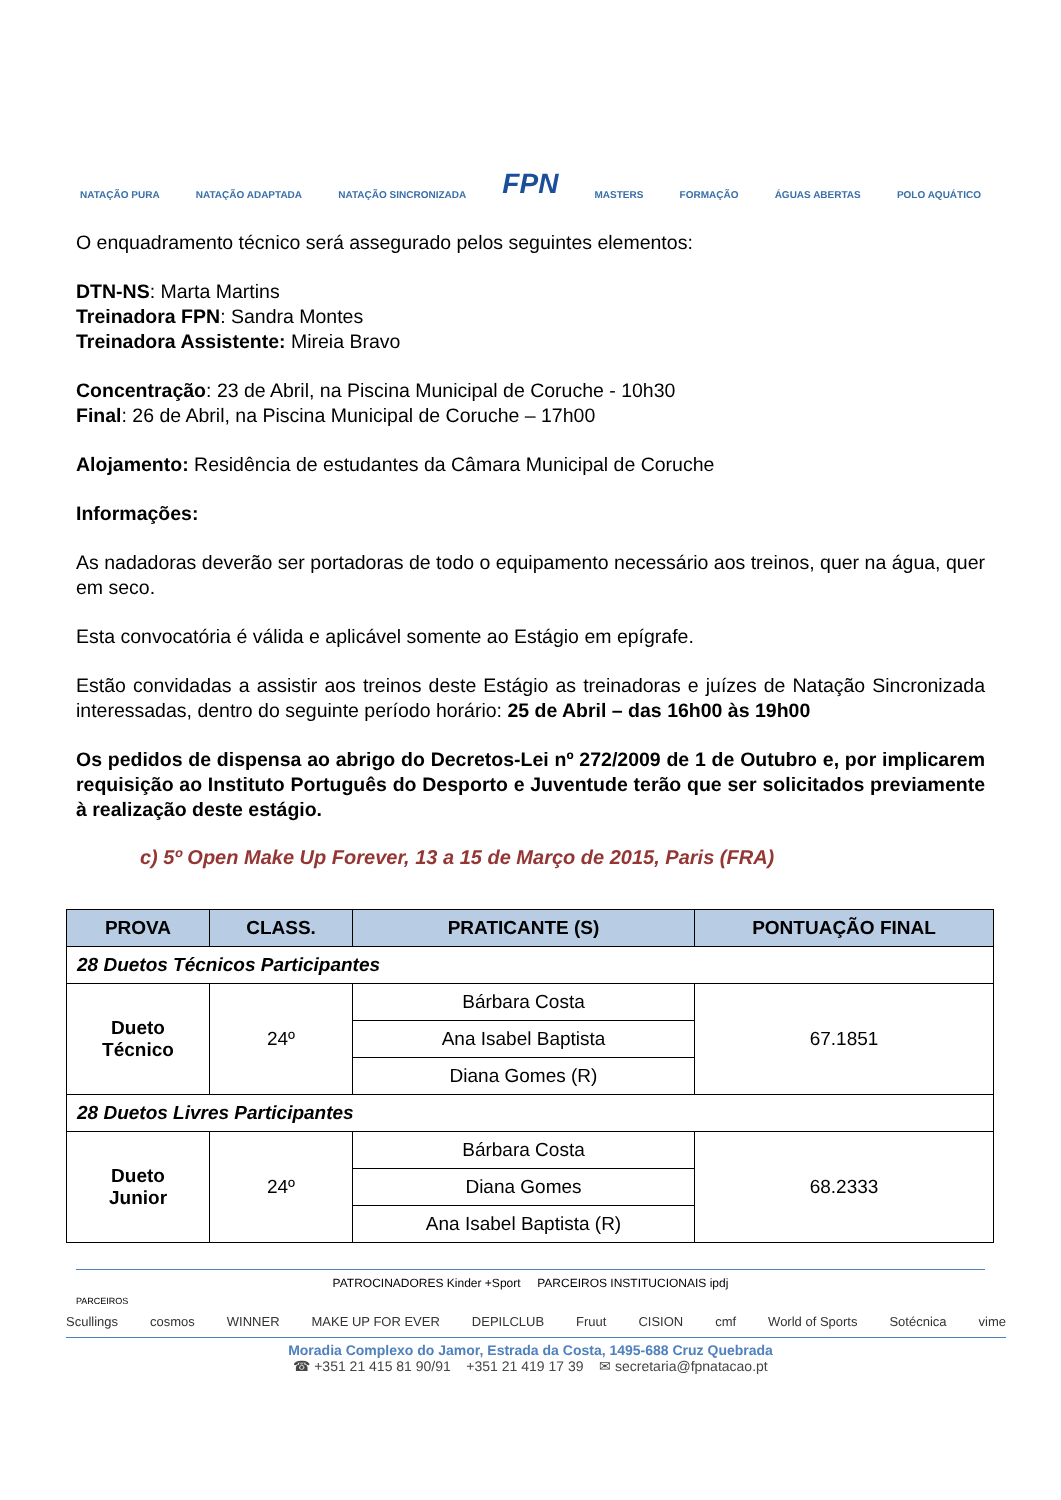NATAÇÃO PURA NATAÇÃO ADAPTADA NATAÇÃO SINCRONIZADA FPN MASTERS FORMAÇÃO ÁGUAS ABERTAS POLO AQUÁTICO
O enquadramento técnico será assegurado pelos seguintes elementos:
DTN-NS: Marta Martins
Treinadora FPN: Sandra Montes
Treinadora Assistente: Mireia Bravo
Concentração: 23 de Abril, na Piscina Municipal de Coruche - 10h30
Final: 26 de Abril, na Piscina Municipal de Coruche – 17h00
Alojamento: Residência de estudantes da Câmara Municipal de Coruche
Informações:
As nadadoras deverão ser portadoras de todo o equipamento necessário aos treinos, quer na água, quer em seco.
Esta convocatória é válida e aplicável somente ao Estágio em epígrafe.
Estão convidadas a assistir aos treinos deste Estágio as treinadoras e juízes de Natação Sincronizada interessadas, dentro do seguinte período horário: 25 de Abril – das 16h00 às 19h00
Os pedidos de dispensa ao abrigo do Decretos-Lei nº 272/2009 de 1 de Outubro e, por implicarem requisição ao Instituto Português do Desporto e Juventude terão que ser solicitados previamente à realização deste estágio.
c) 5º Open Make Up Forever, 13 a 15 de Março de 2015, Paris (FRA)
| PROVA | CLASS. | PRATICANTE (S) | PONTUAÇÃO FINAL |
| --- | --- | --- | --- |
| 28 Duetos Técnicos Participantes | | | |
| Dueto Técnico | 24º | Bárbara Costa | 67.1851 |
| | | Ana Isabel Baptista | |
| | | Diana Gomes (R) | |
| 28 Duetos Livres Participantes | | | |
| Dueto Junior | 24º | Bárbara Costa | 68.2333 |
| | | Diana Gomes | |
| | | Ana Isabel Baptista (R) | |
PATROCINADORES Kinder +Sport PARCEIROS INSTITUCIONAIS ipdj
PARCEIROS
Scullings cosmos WINNER MAKE UP FOR EVER DEPILCLUB Fruut CISION cmf World of Sports Sotécnica vime
Moradia Complexo do Jamor, Estrada da Costa, 1495-688 Cruz Quebrada
☎ +351 21 415 81 90/91 +351 21 419 17 39 ✉ secretaria@fpnatacao.pt